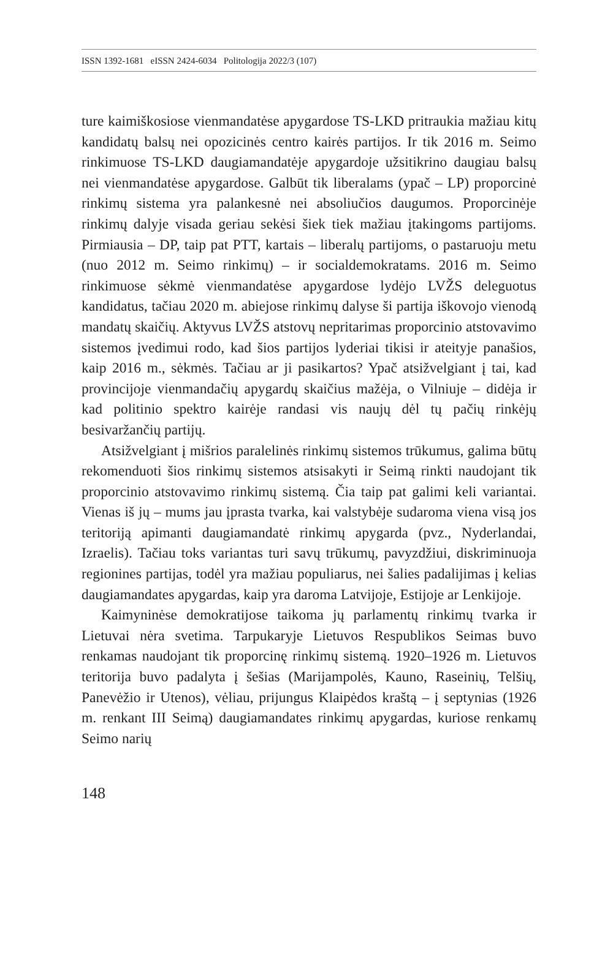ISSN 1392-1681 eISSN 2424-6034 Politologija 2022/3 (107)
ture kaimiškosiose vienmandatėse apygardose TS-LKD pritraukia mažiau kitų kandidatų balsų nei opozicinės centro kairės partijos. Ir tik 2016 m. Seimo rinkimuose TS-LKD daugiamandatėje apygardoje užsitikrino daugiau balsų nei vienmandatėse apygardose. Galbūt tik liberalams (ypač – LP) proporcinė rinkimų sistema yra palankesnė nei absoliučios daugumos. Proporcinėje rinkimų dalyje visada geriau sekėsi šiek tiek mažiau įtakingoms partijoms. Pirmiausia – DP, taip pat PTT, kartais – liberalų partijoms, o pastaruoju metu (nuo 2012 m. Seimo rinkimų) – ir socialdemokratams. 2016 m. Seimo rinkimuose sėkmė vienmandatėse apygardose lydėjo LVŽS deleguotus kandidatus, tačiau 2020 m. abiejose rinkimų dalyse ši partija iškovojo vienodą mandatų skaičių. Aktyvus LVŽS atstovų nepritarimas proporcinio atstovavimo sistemos įvedimui rodo, kad šios partijos lyderiai tikisi ir ateityje panašios, kaip 2016 m., sėkmės. Tačiau ar ji pasikartos? Ypač atsižvelgiant į tai, kad provincijoje vienmandačių apygardų skaičius mažėja, o Vilniuje – didėja ir kad politinio spektro kairėje randasi vis naujų dėl tų pačių rinkėjų besivaržančių partijų.
Atsižvelgiant į mišrios paralelinės rinkimų sistemos trūkumus, galima būtų rekomenduoti šios rinkimų sistemos atsisakyti ir Seimą rinkti naudojant tik proporcinio atstovavimo rinkimų sistemą. Čia taip pat galimi keli variantai. Vienas iš jų – mums jau įprasta tvarka, kai valstybėje sudaroma viena visą jos teritoriją apimanti daugiamandatė rinkimų apygarda (pvz., Nyderlandai, Izraelis). Tačiau toks variantas turi savų trūkumų, pavyzdžiui, diskriminuoja regionines partijas, todėl yra mažiau populiarus, nei šalies padalijimas į kelias daugiamandates apygardas, kaip yra daroma Latvijoje, Estijoje ar Lenkijoje.
Kaimyninėse demokratijose taikoma jų parlamentų rinkimų tvarka ir Lietuvai nėra svetima. Tarpukaryje Lietuvos Respublikos Seimas buvo renkamas naudojant tik proporcinę rinkimų sistemą. 1920–1926 m. Lietuvos teritorija buvo padalyta į šešias (Marijampolės, Kauno, Raseinių, Telšių, Panevėžio ir Utenos), vėliau, prijungus Klaipėdos kraštą – į septynias (1926 m. renkant III Seimą) daugiamandates rinkimų apygardas, kuriose renkamų Seimo narių
148